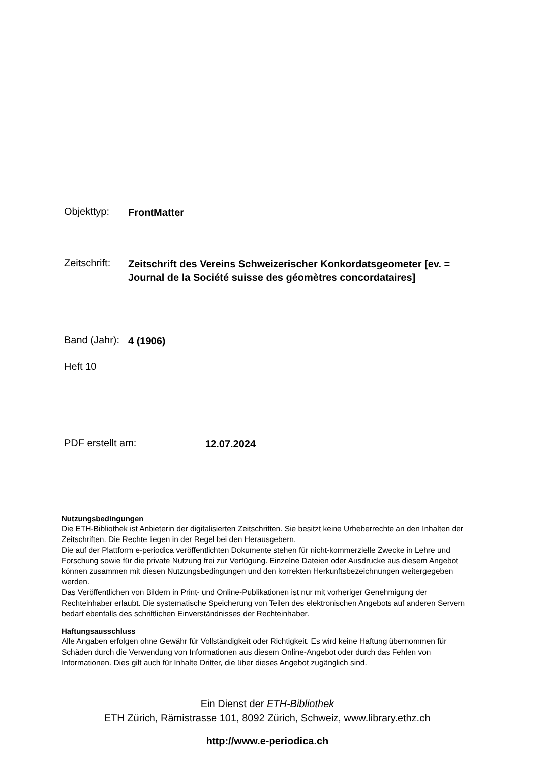Objekttyp: FrontMatter
Zeitschrift: Zeitschrift des Vereins Schweizerischer Konkordatsgeometer [ev. = Journal de la Société suisse des géomètres concordataires]
Band (Jahr): 4 (1906)
Heft 10
PDF erstellt am: 12.07.2024
Nutzungsbedingungen
Die ETH-Bibliothek ist Anbieterin der digitalisierten Zeitschriften. Sie besitzt keine Urheberrechte an den Inhalten der Zeitschriften. Die Rechte liegen in der Regel bei den Herausgebern.
Die auf der Plattform e-periodica veröffentlichten Dokumente stehen für nicht-kommerzielle Zwecke in Lehre und Forschung sowie für die private Nutzung frei zur Verfügung. Einzelne Dateien oder Ausdrucke aus diesem Angebot können zusammen mit diesen Nutzungsbedingungen und den korrekten Herkunftsbezeichnungen weitergegeben werden.
Das Veröffentlichen von Bildern in Print- und Online-Publikationen ist nur mit vorheriger Genehmigung der Rechteinhaber erlaubt. Die systematische Speicherung von Teilen des elektronischen Angebots auf anderen Servern bedarf ebenfalls des schriftlichen Einverständnisses der Rechteinhaber.
Haftungsausschluss
Alle Angaben erfolgen ohne Gewähr für Vollständigkeit oder Richtigkeit. Es wird keine Haftung übernommen für Schäden durch die Verwendung von Informationen aus diesem Online-Angebot oder durch das Fehlen von Informationen. Dies gilt auch für Inhalte Dritter, die über dieses Angebot zugänglich sind.
Ein Dienst der ETH-Bibliothek
ETH Zürich, Rämistrasse 101, 8092 Zürich, Schweiz, www.library.ethz.ch
http://www.e-periodica.ch